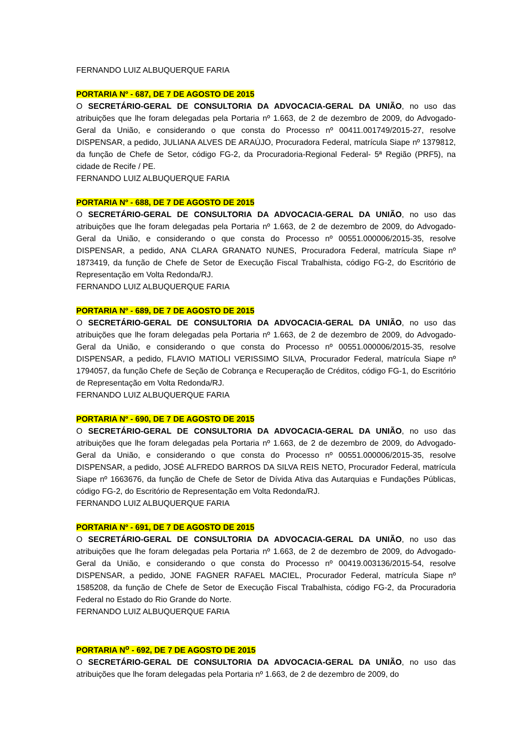FERNANDO LUIZ ALBUQUERQUE FARIA
PORTARIA Nº - 687, DE 7 DE AGOSTO DE 2015
O SECRETÁRIO-GERAL DE CONSULTORIA DA ADVOCACIA-GERAL DA UNIÃO, no uso das atribuições que lhe foram delegadas pela Portaria nº 1.663, de 2 de dezembro de 2009, do Advogado-Geral da União, e considerando o que consta do Processo nº 00411.001749/2015-27, resolve DISPENSAR, a pedido, JULIANA ALVES DE ARAÚJO, Procuradora Federal, matrícula Siape nº 1379812, da função de Chefe de Setor, código FG-2, da Procuradoria-Regional Federal- 5ª Região (PRF5), na cidade de Recife / PE.
FERNANDO LUIZ ALBUQUERQUE FARIA
PORTARIA Nº - 688, DE 7 DE AGOSTO DE 2015
O SECRETÁRIO-GERAL DE CONSULTORIA DA ADVOCACIA-GERAL DA UNIÃO, no uso das atribuições que lhe foram delegadas pela Portaria nº 1.663, de 2 de dezembro de 2009, do Advogado-Geral da União, e considerando o que consta do Processo nº 00551.000006/2015-35, resolve DISPENSAR, a pedido, ANA CLARA GRANATO NUNES, Procuradora Federal, matrícula Siape nº 1873419, da função de Chefe de Setor de Execução Fiscal Trabalhista, código FG-2, do Escritório de Representação em Volta Redonda/RJ.
FERNANDO LUIZ ALBUQUERQUE FARIA
PORTARIA Nº - 689, DE 7 DE AGOSTO DE 2015
O SECRETÁRIO-GERAL DE CONSULTORIA DA ADVOCACIA-GERAL DA UNIÃO, no uso das atribuições que lhe foram delegadas pela Portaria nº 1.663, de 2 de dezembro de 2009, do Advogado-Geral da União, e considerando o que consta do Processo nº 00551.000006/2015-35, resolve DISPENSAR, a pedido, FLAVIO MATIOLI VERISSIMO SILVA, Procurador Federal, matrícula Siape nº 1794057, da função Chefe de Seção de Cobrança e Recuperação de Créditos, código FG-1, do Escritório de Representação em Volta Redonda/RJ.
FERNANDO LUIZ ALBUQUERQUE FARIA
PORTARIA Nº - 690, DE 7 DE AGOSTO DE 2015
O SECRETÁRIO-GERAL DE CONSULTORIA DA ADVOCACIA-GERAL DA UNIÃO, no uso das atribuições que lhe foram delegadas pela Portaria nº 1.663, de 2 de dezembro de 2009, do Advogado-Geral da União, e considerando o que consta do Processo nº 00551.000006/2015-35, resolve DISPENSAR, a pedido, JOSÉ ALFREDO BARROS DA SILVA REIS NETO, Procurador Federal, matrícula Siape nº 1663676, da função de Chefe de Setor de Dívida Ativa das Autarquias e Fundações Públicas, código FG-2, do Escritório de Representação em Volta Redonda/RJ.
FERNANDO LUIZ ALBUQUERQUE FARIA
PORTARIA Nº - 691, DE 7 DE AGOSTO DE 2015
O SECRETÁRIO-GERAL DE CONSULTORIA DA ADVOCACIA-GERAL DA UNIÃO, no uso das atribuições que lhe foram delegadas pela Portaria nº 1.663, de 2 de dezembro de 2009, do Advogado-Geral da União, e considerando o que consta do Processo nº 00419.003136/2015-54, resolve DISPENSAR, a pedido, JONE FAGNER RAFAEL MACIEL, Procurador Federal, matrícula Siape nº 1585208, da função de Chefe de Setor de Execução Fiscal Trabalhista, código FG-2, da Procuradoria Federal no Estado do Rio Grande do Norte.
FERNANDO LUIZ ALBUQUERQUE FARIA
PORTARIA N<sup>o</sup> - 692, DE 7 DE AGOSTO DE 2015
O SECRETÁRIO-GERAL DE CONSULTORIA DA ADVOCACIA-GERAL DA UNIÃO, no uso das atribuições que lhe foram delegadas pela Portaria nº 1.663, de 2 de dezembro de 2009, do